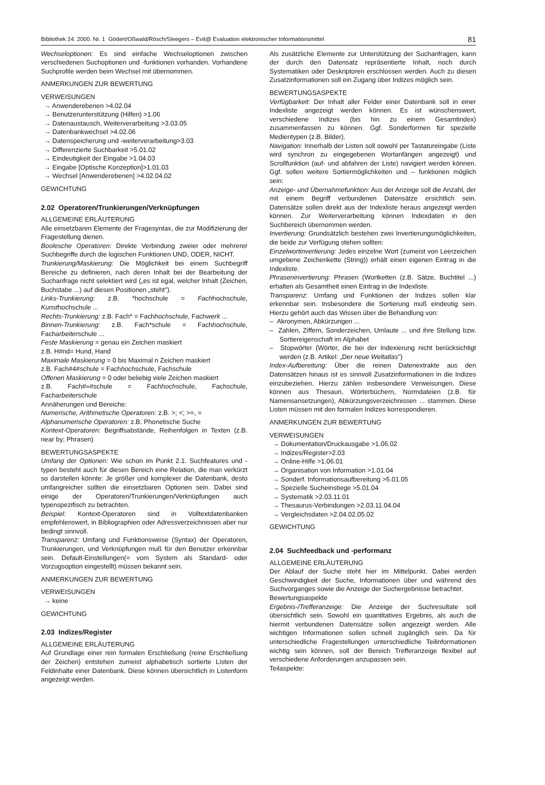Bibliothek 24. 2000. Nr. 1 Gödert/Oßwald/Rösch/Sleegers – Evit@ Evaluation elektronischer Informationsmittel 81
Wechseloptionen: Es sind einfache Wechseloptionen zwischen verschiedenen Suchoptionen und -funktionen vorhanden. Vorhandene Suchprofile werden beim Wechsel mit übernommen.
ANMERKUNGEN ZUR BEWERTUNG
VERWEISUNGEN
→ Anwenderebenen >4.02.04
→ Benutzerunterstützung (Hilfen) >1.06
→ Datenaustausch, Weiterverarbeitung >3.03.05
→ Datenbankwechsel >4.02.06
→ Datenspeicherung und -weiterverarbeitung>3.03
→ Differenzierte Suchbarkeit >5.01.02
→ Eindeutigkeit der Eingabe >1.04.03
→ Eingabe [Optische Konzeption]>1.01.03
→ Wechsel [Anwenderebenen] >4.02.04.02
GEWICHTUNG
2.02 Operatoren/Trunkierungen/Verknüpfungen
ALLGEMEINE ERLÄUTERUNG
Alle einsetzbaren Elemente der Fragesyntax, die zur Modifizierung der Fragestellung dienen.
Boolesche Operatoren: Direkte Verbindung zweier oder mehrerer Suchbegriffe durch die logischen Funktionen UND, ODER, NICHT.
Trunkierung/Maskierung: Die Möglichkeit bei einem Suchbegriff Bereiche zu definieren, nach deren Inhalt bei der Bearbeitung der Suchanfrage nicht selektiert wird („es ist egal, welcher Inhalt (Zeichen, Buchstabe ...) auf diesen Positionen „steht").
Links-Trunkierung: z.B. *hochschule = Fachhochschule, Kunsthochschule ...
Rechts-Trunkierung: z.B. Fach* = Fachhochschule, Fachwerk ...
Binnen-Trunkierung: z.B. Fach*schule = Fachhochschule, Facharbeiterschule ...
Feste Maskierung = genau ein Zeichen maskiert
z.B. H#nd= Hund, Hand
Maximale Maskierung = 0 bis Maximal n Zeichen maskiert
z.B. Fach#4#schule = Fachhochschule, Fachschule
Offenen Maskierung = 0 oder beliebig viele Zeichen maskiert
z.B. Fach#»#schule = Fachhochschule, Fachschule, Facharbeiterschule
Annäherungen und Bereiche:
Numerische, Arithmetische Operatoren: z.B. >; <; >=, =
Alphanumerische Operatoren: z.B. Phonetische Suche
Kontext-Operatoren: Begriffsabstände, Reihenfolgen in Texten (z.B. near by; Phrasen)
BEWERTUNGSASPEKTE
Umfang der Optionen: Wie schon im Punkt 2.1. Suchfeatures und -typen besteht auch für diesen Bereich eine Relation, die man verkürzt so darstellen könnte: Je größer und komplexer die Datenbank, desto umfangreicher sollten die einsetzbaren Optionen sein. Dabei sind einige der Operatoren/Trunkierungen/Verknüpfungen auch typenspezifisch zu betrachten.
Beispiel: Kontext-Operatoren sind in Volltextdatenbanken empfehlenswert, in Bibliographien oder Adressverzeichnissen aber nur bedingt sinnvoll.
Transparenz: Umfang und Funktionsweise (Syntax) der Operatoren, Trunkierungen, und Verknüpfungen muß für den Benutzer erkennbar sein. Default-Einstellungen(= vom System als Standard- oder Vorzugsoption eingestellt) müssen bekannt sein.
ANMERKUNGEN ZUR BEWERTUNG
VERWEISUNGEN
→ keine
GEWICHTUNG
2.03 Indizes/Register
ALLGEMEINE ERLÄUTERUNG
Auf Grundlage einer rein formalen Erschließung (reine Erschließung der Zeichen) entstehen zumeist alphabetisch sortierte Listen der Feldinhalte einer Datenbank. Diese können übersichtlich in Listenform angezeigt werden.
Als zusätzliche Elemente zur Unterstützung der Suchanfragen, kann der durch den Datensatz repräsentierte Inhalt, noch durch Systematiken oder Deskriptoren erschlossen werden. Auch zu diesen Zusatzinformationen soll ein Zugang über Indizes möglich sein.
BEWERTUNGSASPEKTE
Verfügbarkeit: Der Inhalt aller Felder einer Datenbank soll in einer Indexliste angezeigt werden können. Es ist wünschenswert, verschiedene Indizes (bis hin zu einem Gesamtindex) zusammenfassen zu können. Ggf. Sonderformen für spezielle Medientypen (z.B. Bilder).
Navigation: Innerhalb der Listen soll sowohl per Tastatureingabe (Liste wird synchron zu eingegebenen Wortanfängen angezeigt) und Scrollfunktion (auf- und abfahren der Liste) navigiert werden können. Ggf. sollen weitere Sortiermöglichkeiten und – funktionen möglich sein:
Anzeige- und Übernahmefunktion: Aus der Anzeige soll die Anzahl, der mit einem Begriff verbundenen Datensätze ersichtlich sein. Datensätze sollen direkt aus der Indexliste heraus angezeigt werden können. Zur Weiterverarbeitung können Indexdaten in den Suchbereich übernommen werden.
Invertierung: Grundsätzlich bestehen zwei Invertierungsmöglichkeiten, die beide zur Verfügung stehen sollten:
Einzelwortinvertierung: Jedes einzelne Wort (zumeist von Leerzeichen umgebene Zeichenkette (String)) erhält einen eigenen Eintrag in die Indexliste.
Phraseninvertierung: Phrasen (Wortketten (z.B. Sätze, Buchtitel ...) erhalten als Gesamtheit einen Eintrag in die Indexliste.
Transparenz: Umfang und Funktionen der Indizes sollen klar erkennbar sein. Insbesondere die Sortierung muß eindeutig sein. Hierzu gehört auch das Wissen über die Behandlung von:
– Akronymen, Abkürzungen ...
– Zahlen, Ziffern, Sonderzeichen, Umlaute ... und ihre Stellung bzw. Sortiereigenschaft im Alphabet
– Stopwörter (Wörter, die bei der Indexierung nicht berücksichtigt werden (z.B. Artikel: „Der neue Weltatlas")
Index-Aufbereitung: Über die reinen Datenextrakte aus den Datensätzen hinaus ist es sinnvoll Zusatzinformationen in die Indizes einzubeziehen. Hierzu zählen insbesondere Verweisungen. Diese können aus Thesauri, Wörterbüchern, Normdateien (z.B. für Namensansetzungen), Abkürzungsverzeichnissen ... stammen. Diese Listen müssen mit den formalen Indizes korrespondieren.
ANMERKUNGEN ZUR BEWERTUNG
VERWEISUNGEN
→ Dokumentation/Druckausgabe >1.06.02
→ Indizes/Register>2.03
→ Online-Hilfe >1.06.01
→ Organisation von Information >1.01.04
→ Sonderf. Informationsaufbereitung >5.01.05
→ Spezielle Sucheinstiege >5.01.04
→ Systematik >2.03.11.01
→ Thesaurus-Verbindungen >2.03.11.04.04
→ Vergleichsdaten >2.04.02.05.02
GEWICHTUNG
2.04 Suchfeedback und -performanz
ALLGEMEINE ERLÄUTERUNG
Der Ablauf der Suche steht hier im Mittelpunkt. Dabei werden Geschwindigkeit der Suche, Informationen über und während des Suchvorganges sowie die Anzeige der Suchergebnisse betrachtet.
Bewertungsaspekte
Ergebnis-/Trefferanzeige: Die Anzeige der Suchresultate soll übersichtlich sein. Sowohl ein quantitatives Ergebnis, als auch die hiermit verbundenen Datensätze sollen angezeigt werden. Alle wichtigen Informationen sollen schnell zugänglich sein. Da für unterschiedliche Fragestellungen unterschiedliche Teilinformationen wichtig sein können, soll der Bereich Trefferanzeige flexibel auf verschiedene Anforderungen anzupassen sein.
Teilaspekte: